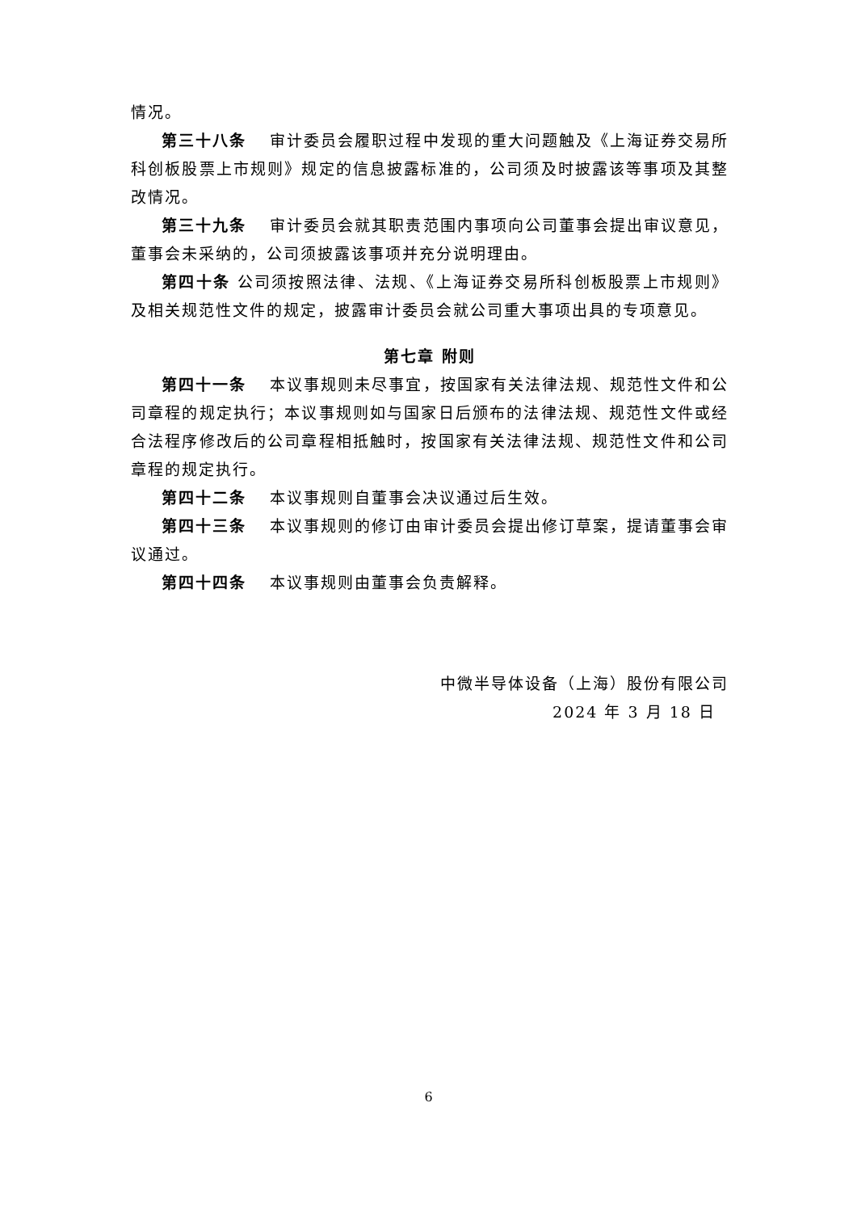情况。
第三十八条　 审计委员会履职过程中发现的重大问题触及《上海证券交易所科创板股票上市规则》规定的信息披露标准的，公司须及时披露该等事项及其整改情况。
第三十九条　 审计委员会就其职责范围内事项向公司董事会提出审议意见，董事会未采纳的，公司须披露该事项并充分说明理由。
第四十条 公司须按照法律、法规、《上海证券交易所科创板股票上市规则》及相关规范性文件的规定，披露审计委员会就公司重大事项出具的专项意见。
第七章 附则
第四十一条　 本议事规则未尽事宜，按国家有关法律法规、规范性文件和公司章程的规定执行；本议事规则如与国家日后颁布的法律法规、规范性文件或经合法程序修改后的公司章程相抵触时，按国家有关法律法规、规范性文件和公司章程的规定执行。
第四十二条　 本议事规则自董事会决议通过后生效。
第四十三条　 本议事规则的修订由审计委员会提出修订草案，提请董事会审议通过。
第四十四条　 本议事规则由董事会负责解释。
中微半导体设备（上海）股份有限公司
2024 年 3 月 18 日
6